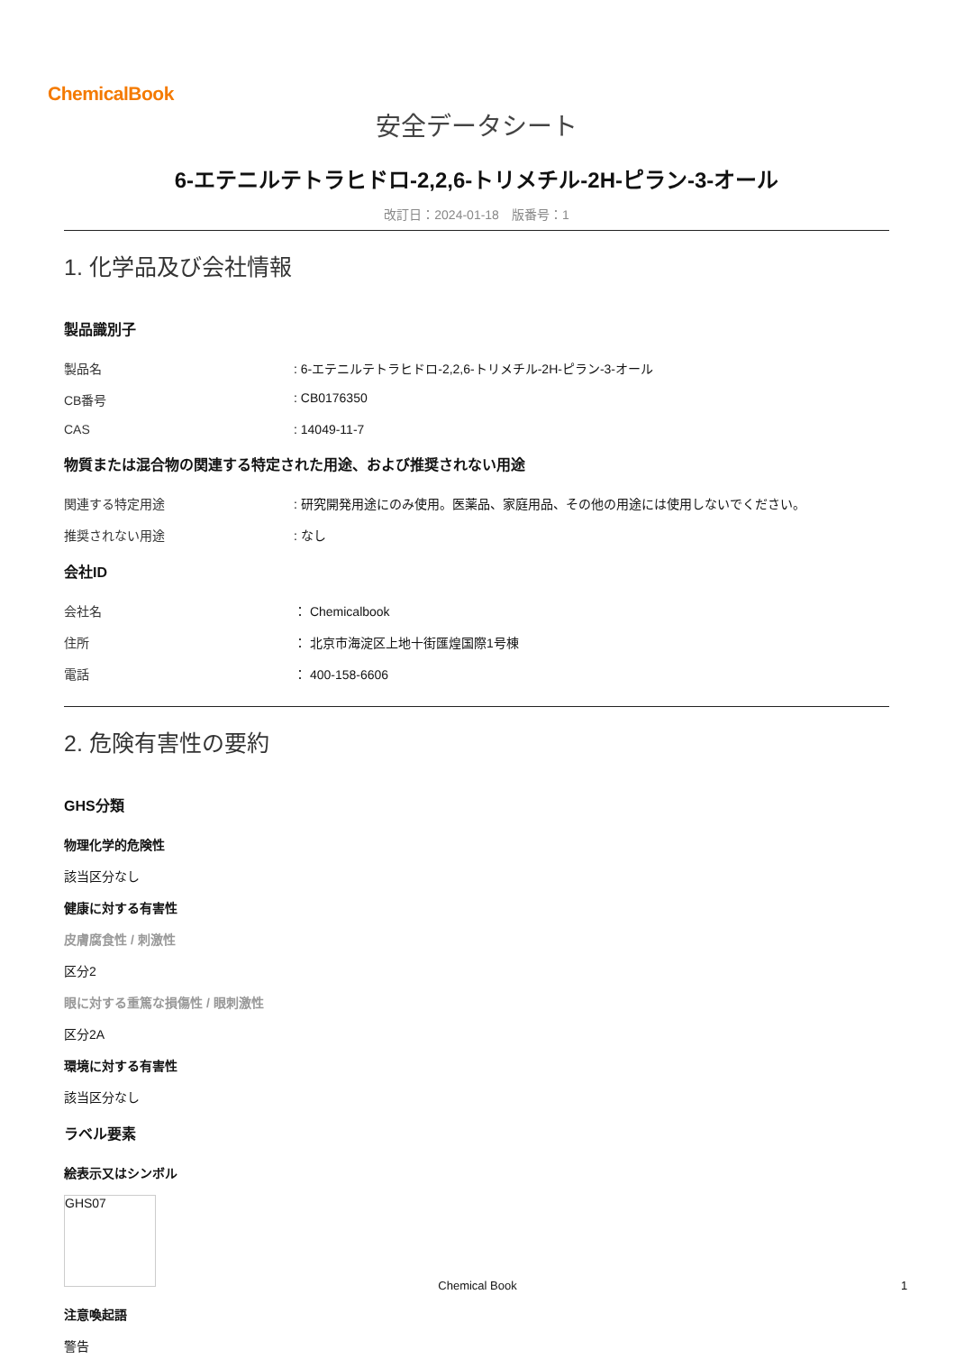ChemicalBook
安全データシート
6-エテニルテトラヒドロ-2,2,6-トリメチル-2H-ピラン-3-オール
改訂日：2024-01-18　版番号：1
1. 化学品及び会社情報
製品識別子
製品名: 6-エテニルテトラヒドロ-2,2,6-トリメチル-2H-ピラン-3-オール
CB番号: CB0176350
CAS: 14049-11-7
物質または混合物の関連する特定された用途、および推奨されない用途
関連する特定用途: 研究開発用途にのみ使用。医薬品、家庭用品、その他の用途には使用しないでください。
推奨されない用途: なし
会社ID
会社名 ： Chemicalbook
住所 ： 北京市海淀区上地十街匯煌国際1号棟
電話 ： 400-158-6606
2. 危険有害性の要約
GHS分類
物理化学的危険性
該当区分なし
健康に対する有害性
皮膚腐食性 / 刺激性
区分2
眼に対する重篤な損傷性 / 眼刺激性
区分2A
環境に対する有害性
該当区分なし
ラベル要素
絵表示又はシンボル
GHS07
注意喚起語
警告
Chemical Book 1